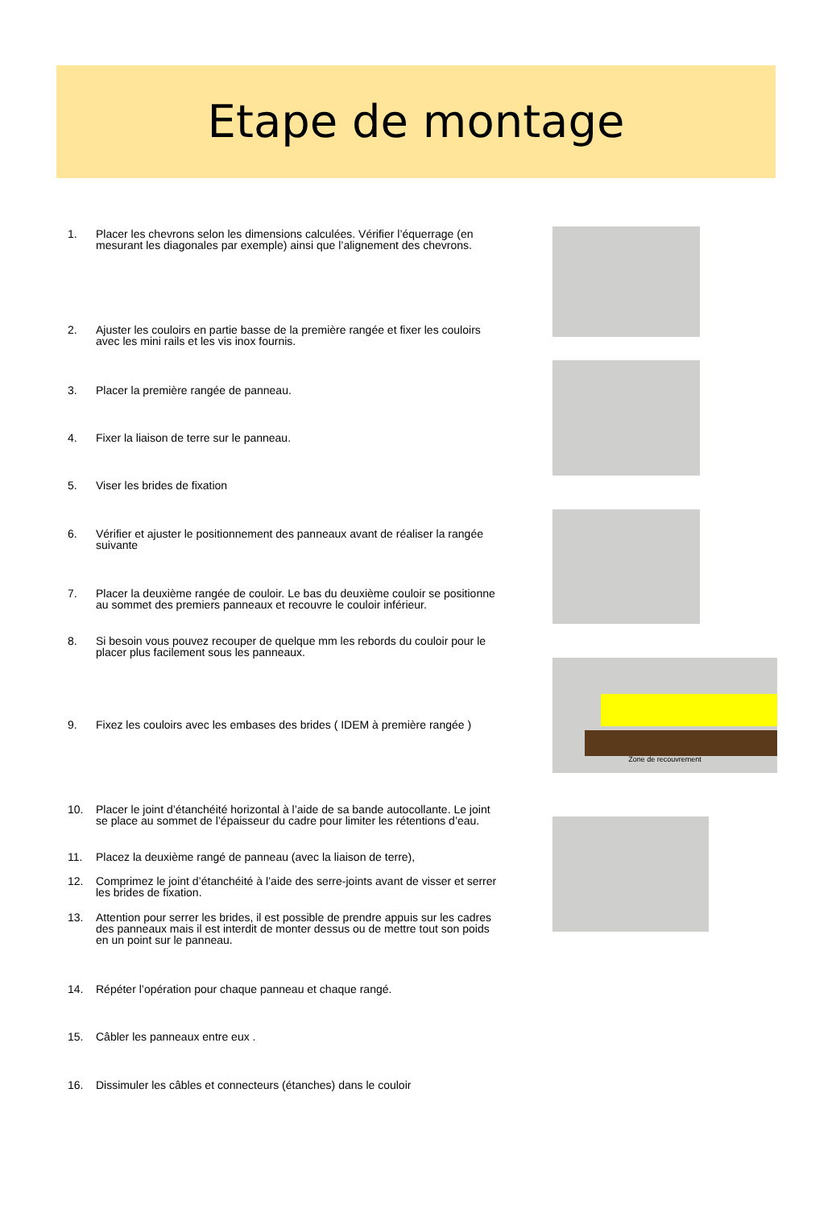Etape de montage
1. Placer les chevrons selon les dimensions calculées. Vérifier l’équerrage (en mesurant les diagonales par exemple) ainsi que l’alignement des chevrons.
2. Ajuster les couloirs en partie basse de la première rangée et fixer les couloirs avec les mini rails et les vis inox fournis.
3. Placer la première rangée de panneau.
4. Fixer la liaison de terre sur le panneau.
5. Viser les brides de fixation
6. Vérifier et ajuster le positionnement des panneaux avant de réaliser la rangée suivante
7. Placer la deuxième rangée de couloir. Le bas du deuxième couloir se positionne au sommet des premiers panneaux et recouvre le couloir inférieur.
8. Si besoin vous pouvez recouper de quelque mm les rebords du couloir pour le placer plus facilement sous les panneaux.
9. Fixez les couloirs avec les embases des brides ( IDEM à première rangée )
10. Placer le joint d’étanchéité horizontal à l’aide de sa bande autocollante. Le joint se place au sommet de l’épaisseur du cadre pour limiter les rétentions d’eau.
11. Placez la deuxième rangé de panneau (avec la liaison de terre),
12. Comprimez le joint d’étanchéité à l’aide des serre-joints avant de visser et serrer les brides de fixation.
13. Attention pour serrer les brides, il est possible de prendre appuis sur les cadres des panneaux mais il est interdit de monter dessus ou de mettre tout son poids en un point sur le panneau.
14. Répéter l’opération pour chaque panneau et chaque rangé.
15. Câbler les panneaux entre eux .
16. Dissimuler les câbles et connecteurs (étanches) dans le couloir
Zone de recouvrement